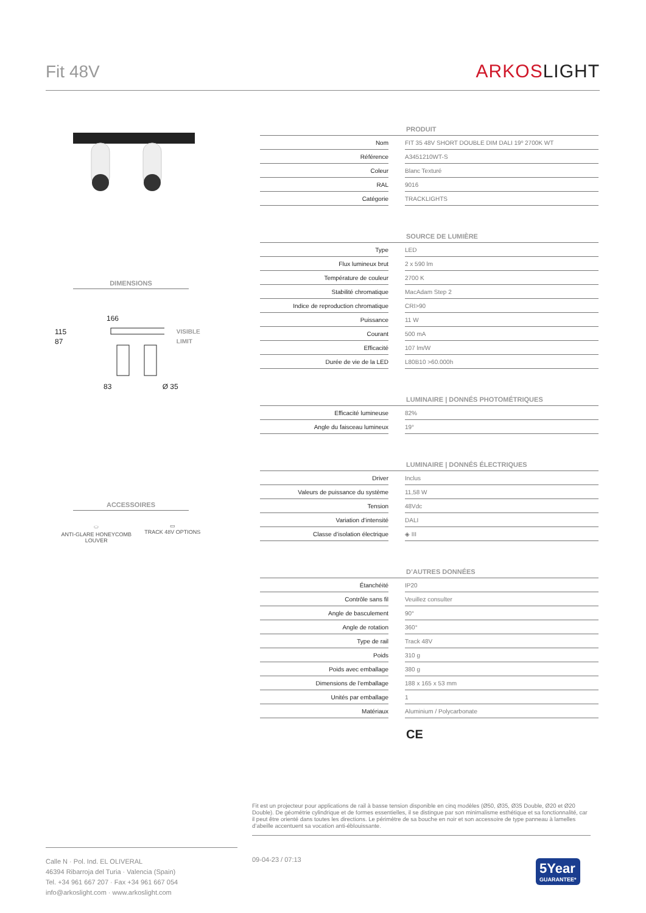Fit 48V
ARKOSLIGHT
DIMENSIONS
166
115 87 VISIBLE LIMIT
83 Ø 35
ACCESSOIRES
⬭
ANTI-GLARE HONEYCOMB
LOUVER
▭
TRACK 48V OPTIONS
| PRODUIT | | |
| --- | --- | --- |
| Nom | | FIT 35 48V SHORT DOUBLE DIM DALI 19º 2700K WT |
| Référence | | A3451210WT-S |
| Coleur | | Blanc Texturé |
| RAL | | 9016 |
| Catégorie | | TRACKLIGHTS |
| SOURCE DE LUMIÈRE | | |
| --- | --- | --- |
| Type | | LED |
| Flux lumineux brut | | 2 x 590 lm |
| Température de couleur | | 2700 K |
| Stabilité chromatique | | MacAdam Step 2 |
| Indice de reproduction chromatique | | CRI>90 |
| Puissance | | 11 W |
| Courant | | 500 mA |
| Efficacité | | 107 lm/W |
| Durée de vie de la LED | | L80B10 >60.000h |
| LUMINAIRE / DONNÉS PHOTOMÉTRIQUES | | |
| --- | --- | --- |
| Efficacité lumineuse | | 82% |
| Angle du faisceau lumineux | | 19° |
| LUMINAIRE / DONNÉS ÉLECTRIQUES | | |
| --- | --- | --- |
| Driver | | Inclus |
| Valeurs de puissance du système | | 11,58 W |
| Tension | | 48Vdc |
| Variation d’intensité | | DALI |
| Classe d’isolation électrique | | ◈ III |
| D’AUTRES DONNÉES | | |
| --- | --- | --- |
| Étanchéité | | IP20 |
| Contrôle sans fil | | Veuillez consulter |
| Angle de basculement | | 90° |
| Angle de rotation | | 360° |
| Type de rail | | Track 48V |
| Poids | | 310 g |
| Poids avec emballage | | 380 g |
| Dimensions de l’emballage | | 188 x 165 x 53 mm |
| Unités par emballage | | 1 |
| Matériaux | | Aluminium / Polycarbonate |
CE
Fit est un projecteur pour applications de rail à basse tension disponible en cinq modèles (Ø50, Ø35, Ø35 Double, Ø20 et Ø20 Double). De géométrie cylindrique et de formes essentielles, il se distingue par son minimalisme esthétique et sa fonctionnalité, car il peut être orienté dans toutes les directions. Le périmètre de sa bouche en noir et son accessoire de type panneau à lamelles d’abeille accentuent sa vocation anti-éblouissante.
Calle N · Pol. Ind. EL OLIVERAL
46394 Ribarroja del Turia · Valencia (Spain)
Tel. +34 961 667 207 · Fax +34 961 667 054
info@arkoslight.com · www.arkoslight.com
09-04-23 / 07:13
5Year
GUARANTEE*